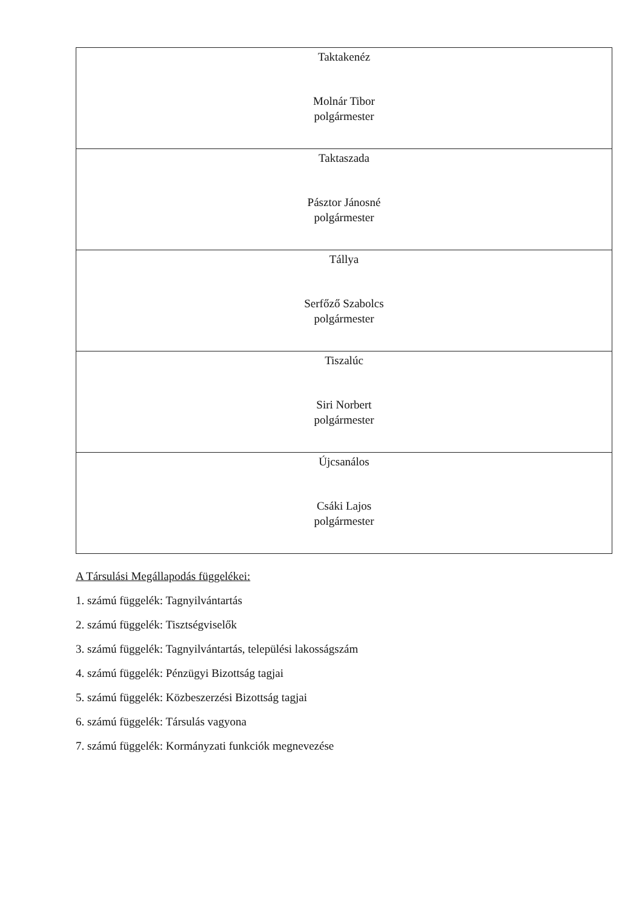| Taktakenéz Molnár Tibor polgármester |
| Taktaszada Pásztor Jánosné polgármester |
| Tállya Serfőző Szabolcs polgármester |
| Tiszalúc Siri Norbert polgármester |
| Újcsanálos Csáki Lajos polgármester |
A Társulási Megállapodás függelékei:
1. számú függelék: Tagnyilvántartás
2. számú függelék: Tisztségviselők
3. számú függelék: Tagnyilvántartás, települési lakosságszám
4. számú függelék: Pénzügyi Bizottság tagjai
5. számú függelék: Közbeszerzési Bizottság tagjai
6. számú függelék: Társulás vagyona
7. számú függelék: Kormányzati funkciók megnevezése